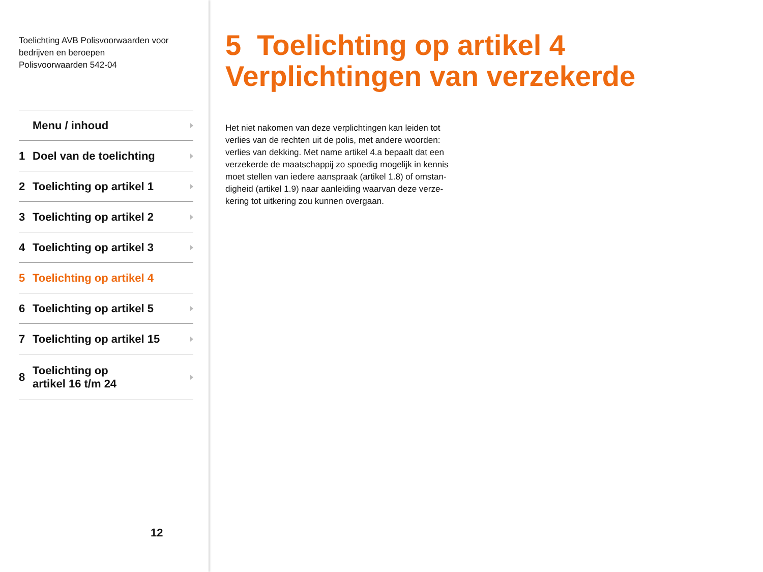Toelichting AVB Polisvoorwaarden voor
bedrijven en beroepen
Polisvoorwaarden 542-04
Menu / inhoud
1 Doel van de toelichting
2 Toelichting op artikel 1
3 Toelichting op artikel 2
4 Toelichting op artikel 3
5 Toelichting op artikel 4
6 Toelichting op artikel 5
7 Toelichting op artikel 15
8 Toelichting op
artikel 16 t/m 24
12
5 Toelichting op artikel 4
Verplichtingen van verzekerde
Het niet nakomen van deze verplichtingen kan leiden tot verlies van de rechten uit de polis, met andere woorden: verlies van dekking. Met name artikel 4.a bepaalt dat een verzekerde de maatschappij zo spoedig mogelijk in kennis moet stellen van iedere aanspraak (artikel 1.8) of omstan-digheid (artikel 1.9) naar aanleiding waarvan deze verze-kering tot uitkering zou kunnen overgaan.